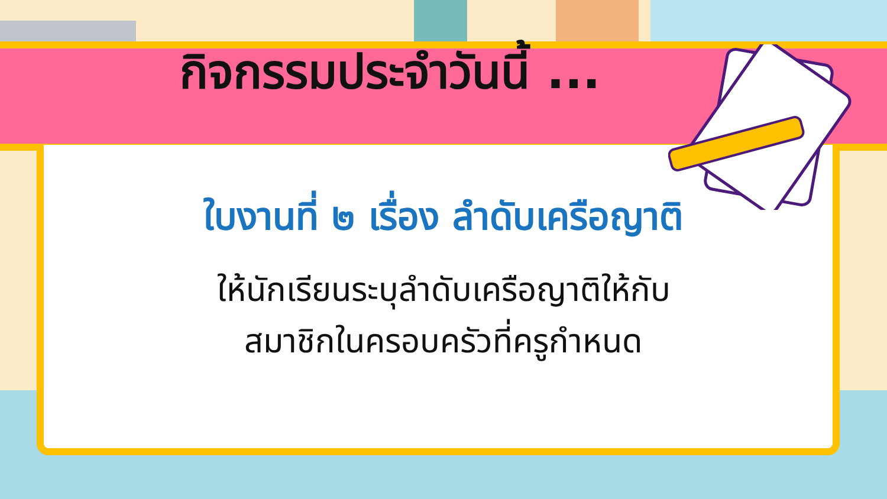กิจกรรมประจำวันนี้ ...
ใบงานที่ ๒ เรื่อง ลำดับเครือญาติ
ให้นักเรียนระบุลำดับเครือญาติให้กับ
สมาชิกในครอบครัวที่ครูกำหนด